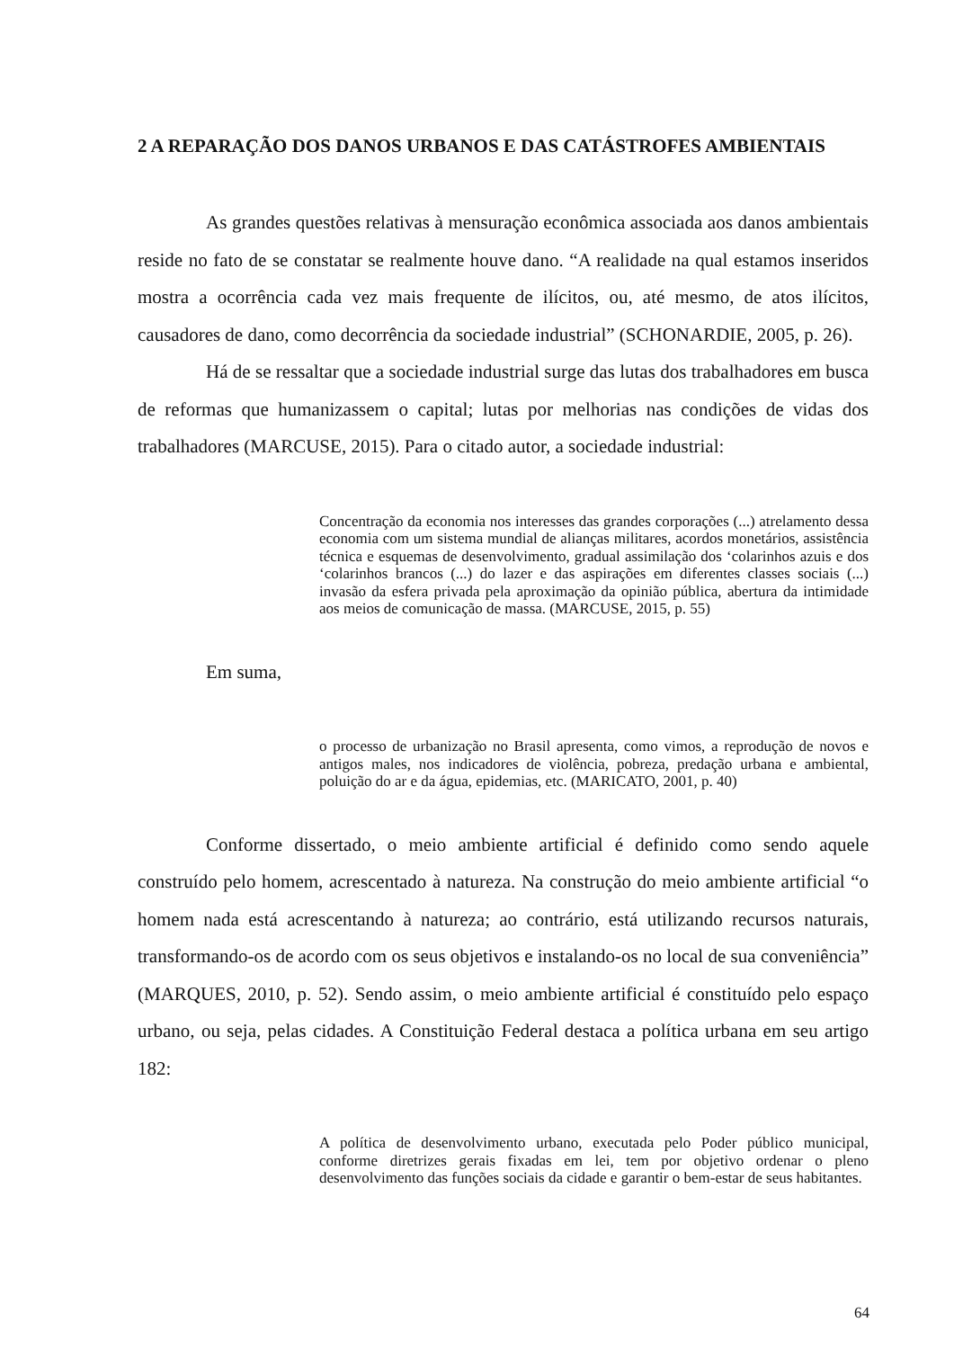2 A REPARAÇÃO DOS DANOS URBANOS E DAS CATÁSTROFES AMBIENTAIS
As grandes questões relativas à mensuração econômica associada aos danos ambientais reside no fato de se constatar se realmente houve dano. “A realidade na qual estamos inseridos mostra a ocorrência cada vez mais frequente de ilícitos, ou, até mesmo, de atos ilícitos, causadores de dano, como decorrência da sociedade industrial” (SCHONARDIE, 2005, p. 26).
Há de se ressaltar que a sociedade industrial surge das lutas dos trabalhadores em busca de reformas que humanizassem o capital; lutas por melhorias nas condições de vidas dos trabalhadores (MARCUSE, 2015). Para o citado autor, a sociedade industrial:
Concentração da economia nos interesses das grandes corporações (...) atrelamento dessa economia com um sistema mundial de alianças militares, acordos monetários, assistência técnica e esquemas de desenvolvimento, gradual assimilação dos ‘colarinhos azuis e dos ‘colarinhos brancos (...) do lazer e das aspirações em diferentes classes sociais (...) invasão da esfera privada pela aproximação da opinião pública, abertura da intimidade aos meios de comunicação de massa. (MARCUSE, 2015, p. 55)
Em suma,
o processo de urbanização no Brasil apresenta, como vimos, a reprodução de novos e antigos males, nos indicadores de violência, pobreza, predação urbana e ambiental, poluição do ar e da água, epidemias, etc. (MARICATO, 2001, p. 40)
Conforme dissertado, o meio ambiente artificial é definido como sendo aquele construído pelo homem, acrescentado à natureza. Na construção do meio ambiente artificial “o homem nada está acrescentando à natureza; ao contrário, está utilizando recursos naturais, transformando-os de acordo com os seus objetivos e instalando-os no local de sua conveniência” (MARQUES, 2010, p. 52). Sendo assim, o meio ambiente artificial é constituído pelo espaço urbano, ou seja, pelas cidades. A Constituição Federal destaca a política urbana em seu artigo 182:
A política de desenvolvimento urbano, executada pelo Poder público municipal, conforme diretrizes gerais fixadas em lei, tem por objetivo ordenar o pleno desenvolvimento das funções sociais da cidade e garantir o bem-estar de seus habitantes.
64